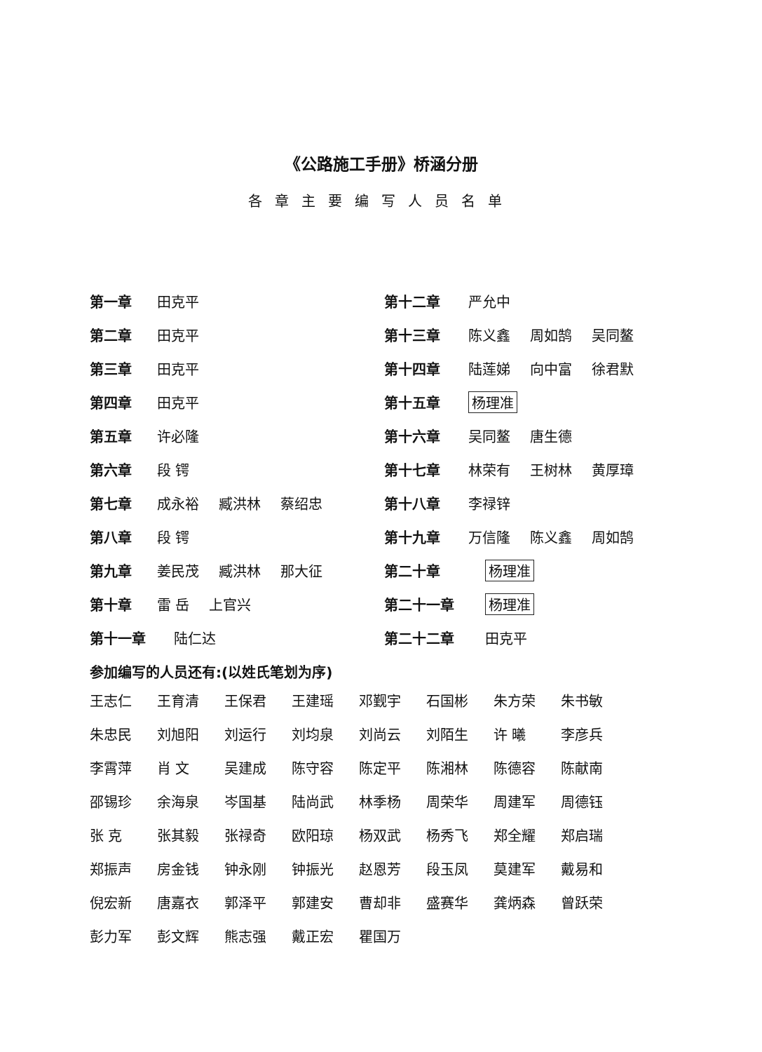《公路施工手册》桥涵分册
各章主要编写人员名单
第一章 田克平
第二章 田克平
第三章 田克平
第四章 田克平
第五章 许必隆
第六章 段 锷
第七章 成永裕 臧洪林 蔡绍忠
第八章 段 锷
第九章 姜民茂 臧洪林 那大征
第十章 雷 岳 上官兴
第十一章 陆仁达
第十二章 严允中
第十三章 陈义鑫 周如鹄 吴同鳌
第十四章 陆莲娣 向中富 徐君默
第十五章 杨理准
第十六章 吴同鳌 唐生德
第十七章 林荣有 王树林 黄厚璋
第十八章 李禄锌
第十九章 万信隆 陈义鑫 周如鹄
第二十章 杨理准
第二十一章 杨理准
第二十二章 田克平
参加编写的人员还有:(以姓氏笔划为序)
王志仁 王育清 王保君 王建瑶 邓觐宇 石国彬 朱方荣 朱书敏 朱忠民 刘旭阳 刘运行 刘均泉 刘尚云 刘陌生 许 曦 李彦兵 李霄萍 肖 文 吴建成 陈守容 陈定平 陈湘林 陈德容 陈献南 邵锡珍 余海泉 岑国基 陆尚武 林季杨 周荣华 周建军 周德钰 张 克 张其毅 张禄奇 欧阳琼 杨双武 杨秀飞 郑全耀 郑启瑞 郑振声 房金钱 钟永刚 钟振光 赵恩芳 段玉凤 莫建军 戴易和 倪宏新 唐嘉衣 郭泽平 郭建安 曹却非 盛赛华 龚炳森 曾跃荣 彭力军 彭文辉 熊志强 戴正宏 瞿国万